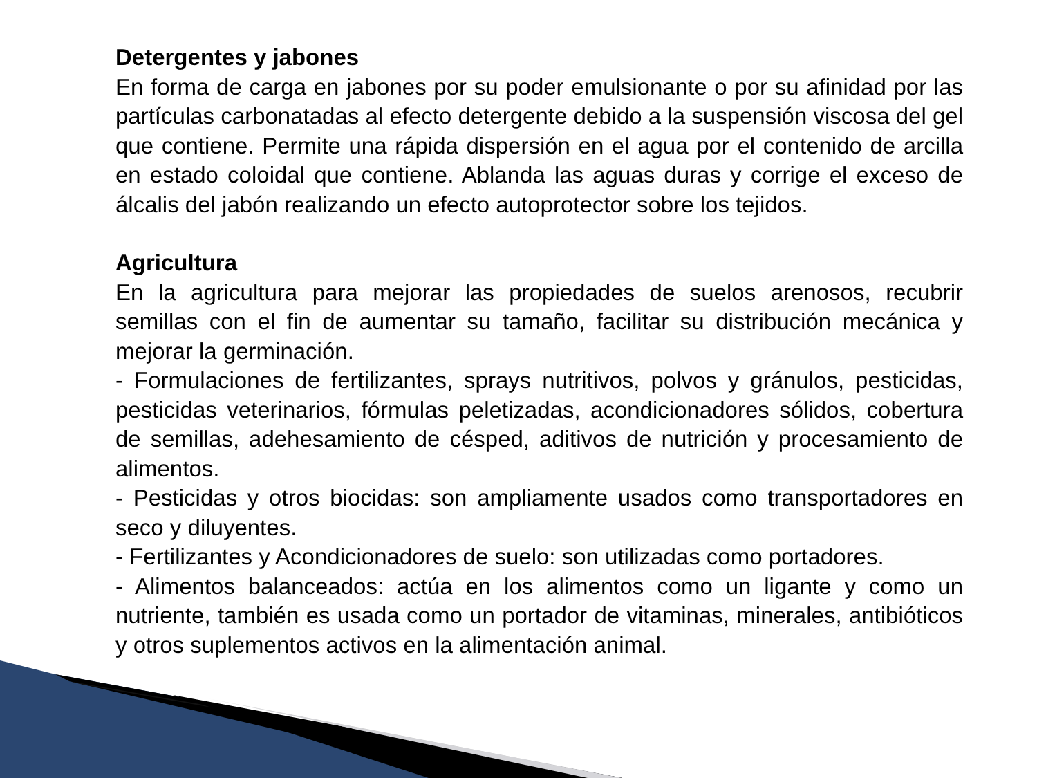Detergentes y jabones
En forma de carga en jabones por su poder emulsionante o por su afinidad por las partículas carbonatadas al efecto detergente debido a la suspensión viscosa del gel que contiene. Permite una rápida dispersión en el agua por el contenido de arcilla en estado coloidal que contiene. Ablanda las aguas duras y corrige el exceso de álcalis del jabón realizando un efecto autoprotector sobre los tejidos.
Agricultura
En la agricultura para mejorar las propiedades de suelos arenosos, recubrir semillas con el fin de aumentar su tamaño, facilitar su distribución mecánica y mejorar la germinación.
- Formulaciones de fertilizantes, sprays nutritivos, polvos y gránulos, pesticidas, pesticidas veterinarios, fórmulas peletizadas, acondicionadores sólidos, cobertura de semillas, adehesamiento de césped, aditivos de nutrición y procesamiento de alimentos.
- Pesticidas y otros biocidas: son ampliamente usados como transportadores en seco y diluyentes.
- Fertilizantes y Acondicionadores de suelo: son utilizadas como portadores.
- Alimentos balanceados: actúa en los alimentos como un ligante y como un nutriente, también es usada como un portador de vitaminas, minerales, antibióticos y otros suplementos activos en la alimentación animal.